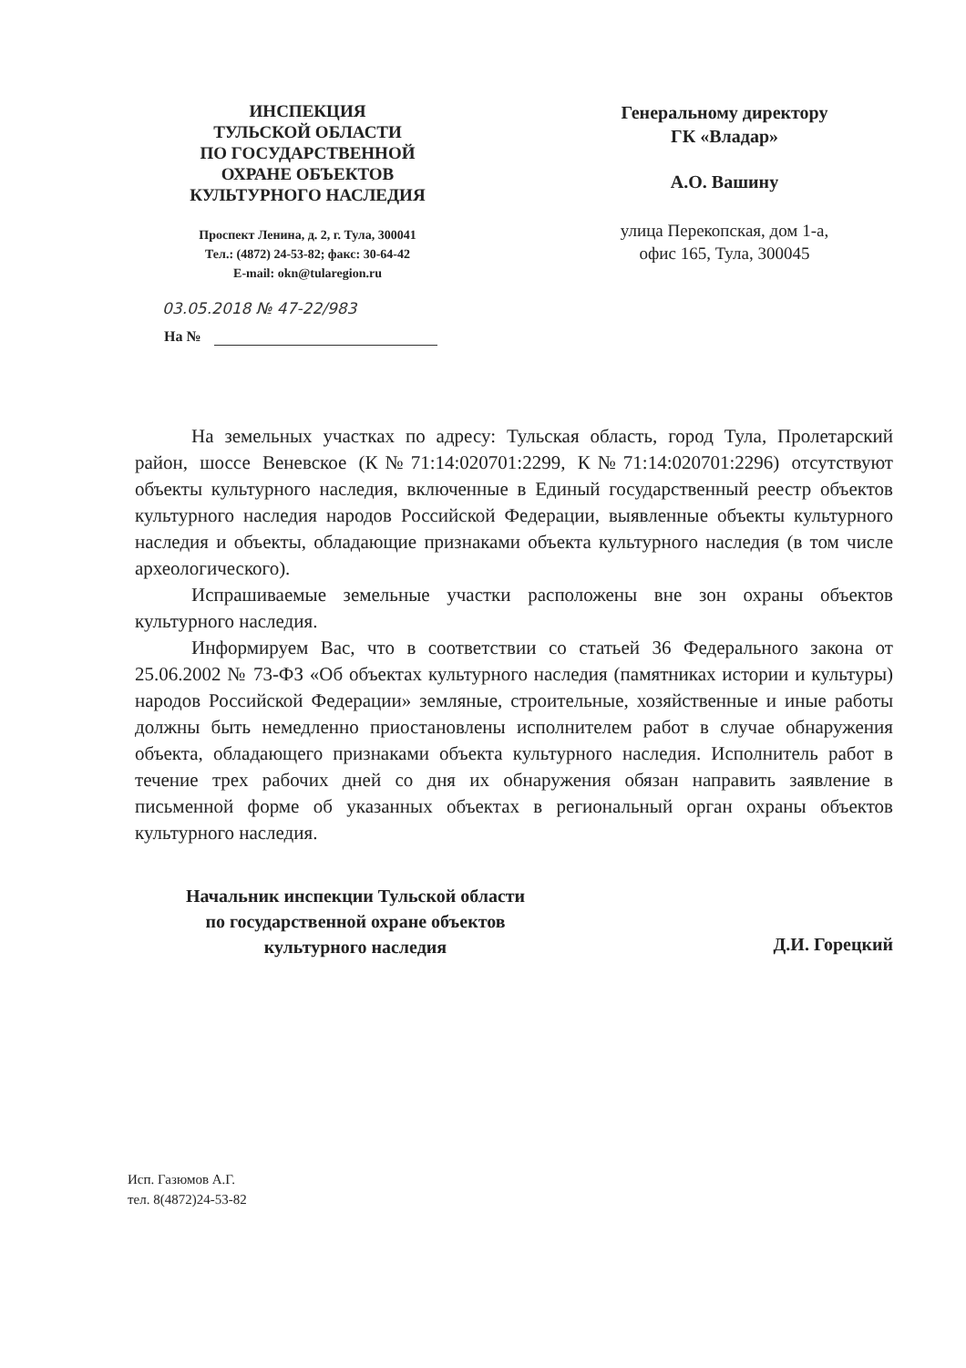ИНСПЕКЦИЯ
ТУЛЬСКОЙ ОБЛАСТИ
ПО ГОСУДАРСТВЕННОЙ
ОХРАНЕ ОБЪЕКТОВ
КУЛЬТУРНОГО НАСЛЕДИЯ
Проспект Ленина, д. 2, г. Тула, 300041
Тел.: (4872) 24-53-82; факс: 30-64-42
E-mail: okn@tularegion.ru
Генеральному директору
ГК «Владар»
А.О. Вашину
улица Перекопская, дом 1-а,
офис 165, Тула, 300045
03.05.2018 № 47-22/983
На №
На земельных участках по адресу: Тульская область, город Тула, Пролетарский район, шоссе Веневское (К№71:14:020701:2299, К№71:14:020701:2296) отсутствуют объекты культурного наследия, включенные в Единый государственный реестр объектов культурного наследия народов Российской Федерации, выявленные объекты культурного наследия и объекты, обладающие признаками объекта культурного наследия (в том числе археологического).
Испрашиваемые земельные участки расположены вне зон охраны объектов культурного наследия.
Информируем Вас, что в соответствии со статьей 36 Федерального закона от 25.06.2002 № 73-ФЗ «Об объектах культурного наследия (памятниках истории и культуры) народов Российской Федерации» земляные, строительные, хозяйственные и иные работы должны быть немедленно приостановлены исполнителем работ в случае обнаружения объекта, обладающего признаками объекта культурного наследия. Исполнитель работ в течение трех рабочих дней со дня их обнаружения обязан направить заявление в письменной форме об указанных объектах в региональный орган охраны объектов культурного наследия.
Начальник инспекции Тульской области
по государственной охране объектов
культурного наследия
Д.И. Горецкий
Исп. Газюмов А.Г.
тел. 8(4872)24-53-82